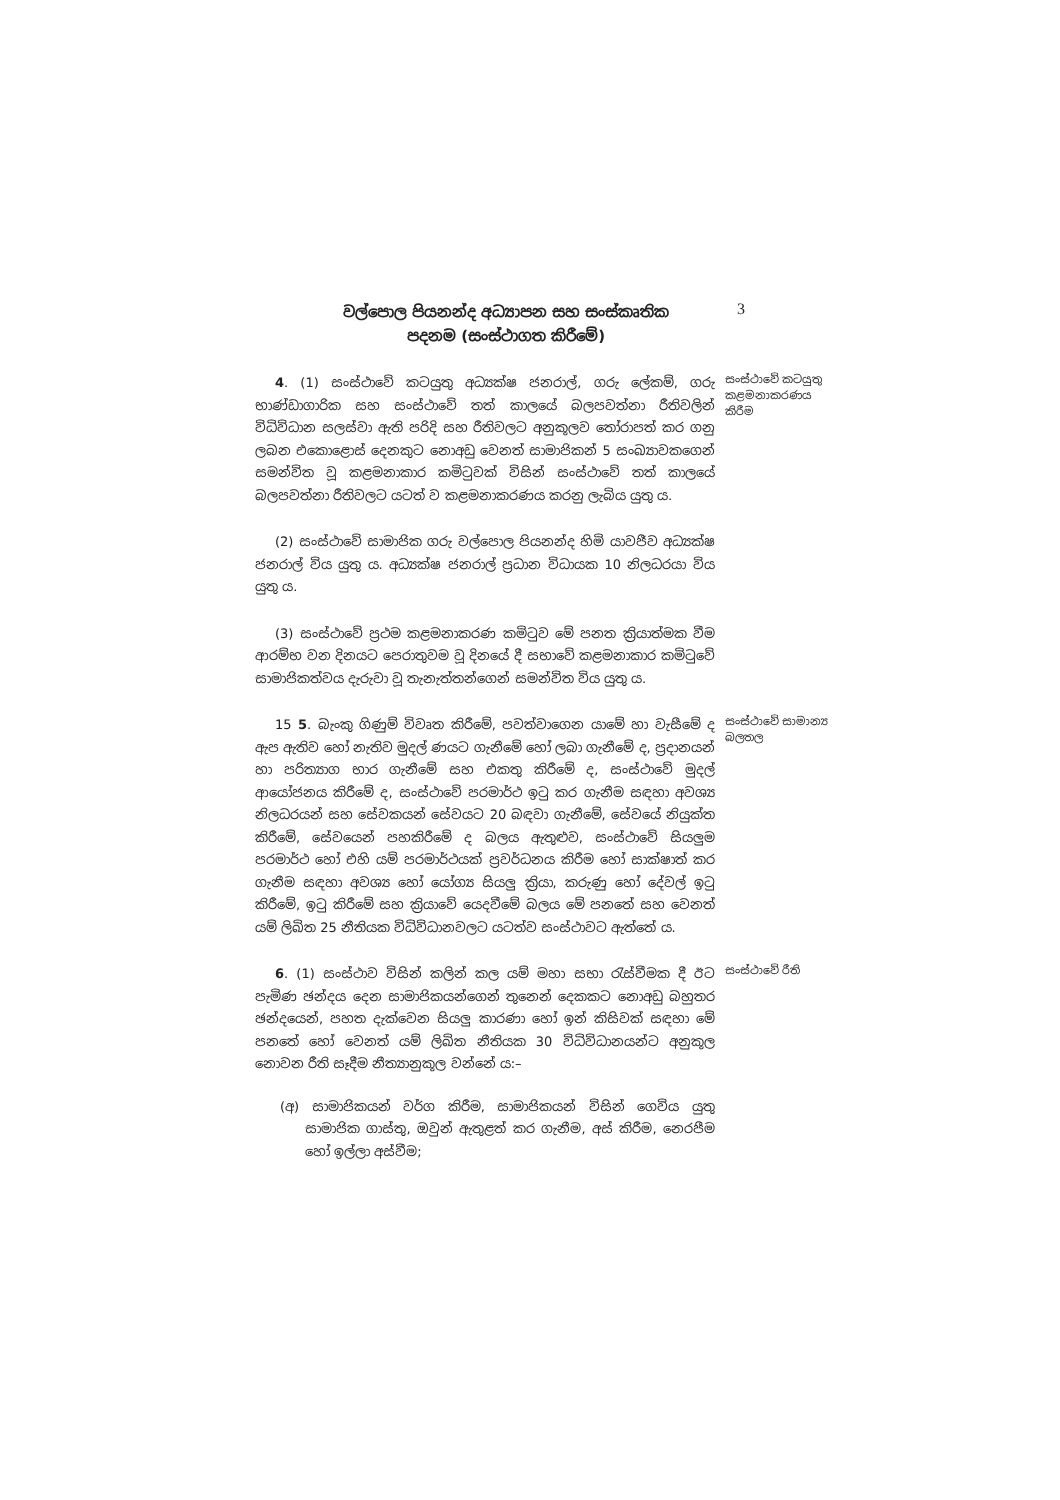වල්පොල පියනන්ද අධ්‍යාපන සහ සංස්කෘතික
පදනම (සංස්ථාගත කිරීමේ)
3
4. (1) සංස්ථාවේ කටයුතු අධ්‍යක්ෂ ජනරාල්, ගරු ලේකම්, ගරු භාණ්ඩාගාරික සහ සංස්ථාවේ තත් කාලයේ බලපවත්නා රීතිවලින් විධිවිධාන සලස්වා ඇති පරිදි සහ රීතිවලට අනුකූලව තෝරාපත් කර ගනු ලබන එකොළොස් දෙනකුට නොඅඩු වෙනත් සාමාජිකන් 5 සංඛ්‍යාවකගෙන් සමන්විත වූ කළමනාකාර කමිටුවක් විසින් සංස්ථාවේ තත් කාලයේ බලපවත්නා රීතිවලට යටත් ව කළමනාකරණය කරනු ලැබිය යුතු ය.
(2) සංස්ථාවේ සාමාජික ගරු වල්පොල පියනන්ද හිමි යාවජීව අධ්‍යක්ෂ ජනරාල් විය යුතු ය. අධ්‍යක්ෂ ජනරාල් ප්‍රධාන විධායක 10 නිලධරයා විය යුතු ය.
(3) සංස්ථාවේ ප්‍රථම කළමනාකරණ කමිටුව මේ පනත ක්‍රියාත්මක වීම ආරම්භ වන දිනයට පෙරාතුවම වූ දිනයේ දී සභාවේ කළමනාකාර කමිටුවේ සාමාජිකත්වය දැරුවා වූ තැනැත්තන්ගෙන් සමන්විත විය යුතු ය.
සංස්ථාවේ කටයුතු කළමනාකරණය කිරීම
15 5. බැංකු ගිණුම් විවෘත කිරීමේ, පවත්වාගෙන යාමේ හා වැසීමේ ද ඇප ඇතිව හෝ නැතිව මුදල් ණයට ගැනීමේ හෝ ලබා ගැනීමේ ද, ප්‍රදානයන් හා පරිත්‍යාග භාර ගැනීමේ සහ එකතු කිරීමේ ද, සංස්ථාවේ මුදල් ආයෝජනය කිරීමේ ද, සංස්ථාවේ පරමාර්ථ ඉටු කර ගැනීම සඳහා අවශ්‍ය නිලධරයන් සහ සේවකයන් සේවයට 20 බඳවා ගැනීමේ, සේවයේ නියුක්ත කිරීමේ, සේවයෙන් පහකිරීමේ ද බලය ඇතුළුව, සංස්ථාවේ සියලුම පරමාර්ථ හෝ එහි යම් පරමාර්ථයක් ප්‍රවර්ධනය කිරීම හෝ සාක්ෂාත් කර ගැනීම සඳහා අවශ්‍ය හෝ යෝග්‍ය සියලු ක්‍රියා, කරුණු හෝ දේවල් ඉටු කිරීමේ, ඉටු කිරීමේ සහ ක්‍රියාවේ යෙදවීමේ බලය මේ පනතේ සහ වෙනත් යම් ලිඛිත 25 නීතියක විධිවිධානවලට යටත්ව සංස්ථාවට ඇත්තේ ය.
සංස්ථාවේ සාමාන්‍ය බලතල
6. (1) සංස්ථාව විසින් කලින් කල යම් මහා සභා රැස්වීමක දී ඊට පැමිණ ඡන්දය දෙන සාමාජිකයන්ගෙන් තුනෙන් දෙකකට නොඅඩු බහුතර ඡන්දයෙන්, පහත දැක්වෙන සියලු කාරණා හෝ ඉන් කිසිවක් සඳහා මේ පනතේ හෝ වෙනත් යම් ලිඛිත නීතියක 30 විධිවිධානයන්ට අනුකූල නොවන රීති සෑදීම නීත්‍යානුකූල වන්නේ ය:–
(අ) සාමාජිකයන් වර්ග කිරීම, සාමාජිකයන් විසින් ගෙවිය යුතු සාමාජික ගාස්තු, ඔවුන් ඇතුළත් කර ගැනීම, අස් කිරීම, නෙරපීම හෝ ඉල්ලා අස්වීම;
සංස්ථාවේ රීති